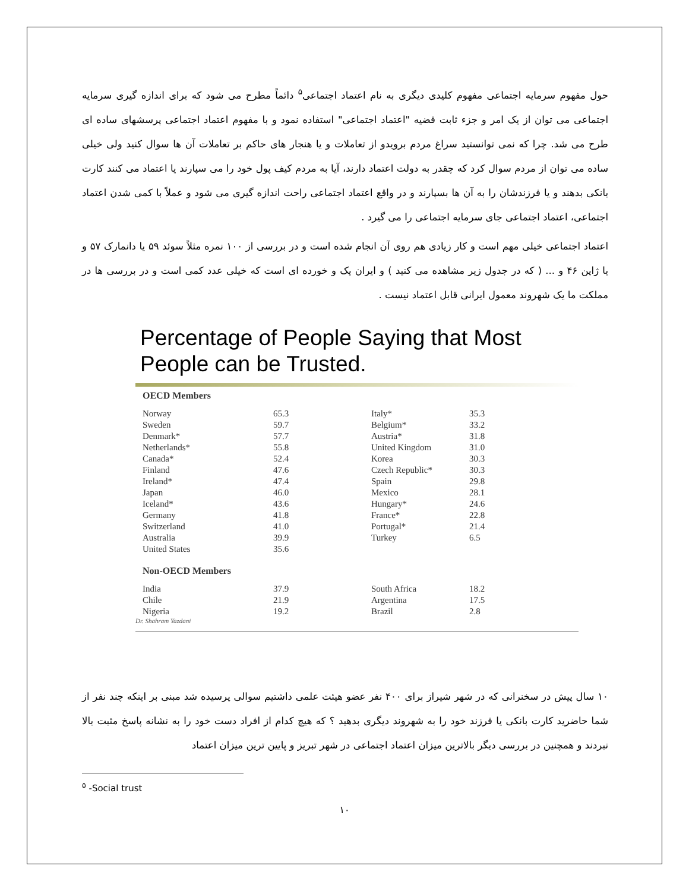حول مفهوم سرمایه اجتماعی مفهوم کلیدی دیگری به نام اعتماد اجتماعی<sup>۵</sup> دائماً مطرح می شود که برای اندازه گیری سرمایه اجتماعی می توان از یک امر و جزء ثابت قضیه "اعتماد اجتماعی" استفاده نمود و با مفهوم اعتماد اجتماعی پرسشهای ساده ای طرح می شد. چرا که نمی توانستید سراغ مردم برویدو از تعاملات و یا هنجار های حاکم بر تعاملات آن ها سوال کنید ولی خیلی ساده می توان از مردم سوال کرد که چقدر به دولت اعتماد دارند، آیا به مردم کیف پول خود را می سپارند یا اعتماد می کنند کارت بانکی بدهند و یا فرزندشان را به آن ها بسپارند و در واقع اعتماد اجتماعی راحت اندازه گیری می شود و عملاً با کمی شدن اعتماد اجتماعی، اعتماد اجتماعی جای سرمایه اجتماعی را می گیرد .
اعتماد اجتماعی خیلی مهم است و کار زیادی هم روی آن انجام شده است و در بررسی از ۱۰۰ نمره مثلاً سوئد ۵۹ یا دانمارک ۵۷ و یا ژاپن ۴۶ و ... ( که در جدول زیر مشاهده می کنید ) و ایران یک و خورده ای است که خیلی عدد کمی است و در بررسی ها در مملکت ما یک شهروند معمول ایرانی قابل اعتماد نیست .
Percentage of People Saying that Most People can be Trusted.
| OECD Members | | | |
| --- | --- | --- | --- |
| Norway | 65.3 | Italy* | 35.3 |
| Sweden | 59.7 | Belgium* | 33.2 |
| Denmark* | 57.7 | Austria* | 31.8 |
| Netherlands* | 55.8 | United Kingdom | 31.0 |
| Canada* | 52.4 | Korea | 30.3 |
| Finland | 47.6 | Czech Republic* | 30.3 |
| Ireland* | 47.4 | Spain | 29.8 |
| Japan | 46.0 | Mexico | 28.1 |
| Iceland* | 43.6 | Hungary* | 24.6 |
| Germany | 41.8 | France* | 22.8 |
| Switzerland | 41.0 | Portugal* | 21.4 |
| Australia | 39.9 | Turkey | 6.5 |
| United States | 35.6 | | |
| Non-OECD Members | | | |
| India | 37.9 | South Africa | 18.2 |
| Chile | 21.9 | Argentina | 17.5 |
| Nigeria | 19.2 | Brazil | 2.8 |
Dr. Shahram Yazdani
۱۰ سال پیش در سخنرانی که در شهر شیراز برای ۴۰۰ نفر عضو هیئت علمی داشتیم سوالی پرسیده شد مبنی بر اینکه چند نفر از شما حاضرید کارت بانکی یا فرزند خود را به شهروند دیگری بدهید ؟ که هیچ کدام از افراد دست خود را به نشانه پاسخ مثبت بالا نبردند و همچنین در بررسی دیگر بالاترین میزان اعتماد اجتماعی در شهر تبریز و پایین ترین میزان اعتماد
<sup>۵</sup> -Social trust
۱۰